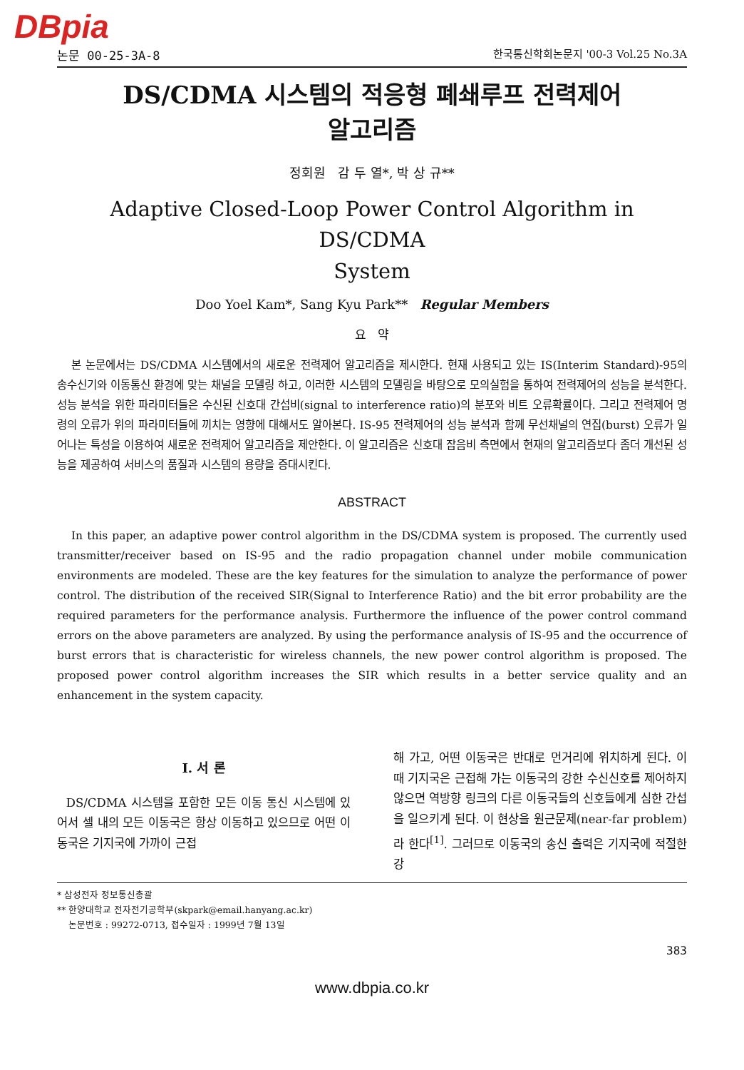DBpia
논문 00-25-3A-8 한국통신학회논문지 '00-3 Vol.25 No.3A
DS/CDMA 시스템의 적응형 폐쇄루프 전력제어
알고리즘
정회원 감 두 열*, 박 상 규**
Adaptive Closed-Loop Power Control Algorithm in DS/CDMA
System
Doo Yoel Kam*, Sang Kyu Park** Regular Members
요 약
본 논문에서는 DS/CDMA 시스템에서의 새로운 전력제어 알고리즘을 제시한다. 현재 사용되고 있는 IS(Interim Standard)-95의 송수신기와 이동통신 환경에 맞는 채널을 모델링 하고, 이러한 시스템의 모델링을 바탕으로 모의실험을 통하여 전력제어의 성능을 분석한다. 성능 분석을 위한 파라미터들은 수신된 신호대 간섭비(signal to interference ratio)의 분포와 비트 오류확률이다. 그리고 전력제어 명령의 오류가 위의 파라미터들에 끼치는 영향에 대해서도 알아본다. IS-95 전력제어의 성능 분석과 함께 무선채널의 연집(burst) 오류가 일어나는 특성을 이용하여 새로운 전력제어 알고리즘을 제안한다. 이 알고리즘은 신호대 잡음비 측면에서 현재의 알고리즘보다 좀더 개선된 성능을 제공하여 서비스의 품질과 시스템의 용량을 증대시킨다.
ABSTRACT
In this paper, an adaptive power control algorithm in the DS/CDMA system is proposed. The currently used transmitter/receiver based on IS-95 and the radio propagation channel under mobile communication environments are modeled. These are the key features for the simulation to analyze the performance of power control. The distribution of the received SIR(Signal to Interference Ratio) and the bit error probability are the required parameters for the performance analysis. Furthermore the influence of the power control command errors on the above parameters are analyzed. By using the performance analysis of IS-95 and the occurrence of burst errors that is characteristic for wireless channels, the new power control algorithm is proposed. The proposed power control algorithm increases the SIR which results in a better service quality and an enhancement in the system capacity.
Ⅰ. 서 론
DS/CDMA 시스템을 포함한 모든 이동 통신 시스템에 있어서 셀 내의 모든 이동국은 항상 이동하고 있으므로 어떤 이동국은 기지국에 가까이 근접
해 가고, 어떤 이동국은 반대로 먼거리에 위치하게 된다. 이때 기지국은 근접해 가는 이동국의 강한 수신신호를 제어하지 않으면 역방향 링크의 다른 이동국들의 신호들에게 심한 간섭을 일으키게 된다. 이 현상을 원근문제(near-far problem)라 한다<sup>[1]</sup>. 그러므로 이동국의 송신 출력은 기지국에 적절한 강
* 삼성전자 정보통신총괄
** 한양대학교 전자전기공학부(skpark@email.hanyang.ac.kr)
논문번호 : 99272-0713, 접수일자 : 1999년 7월 13일
383
www.dbpia.co.kr